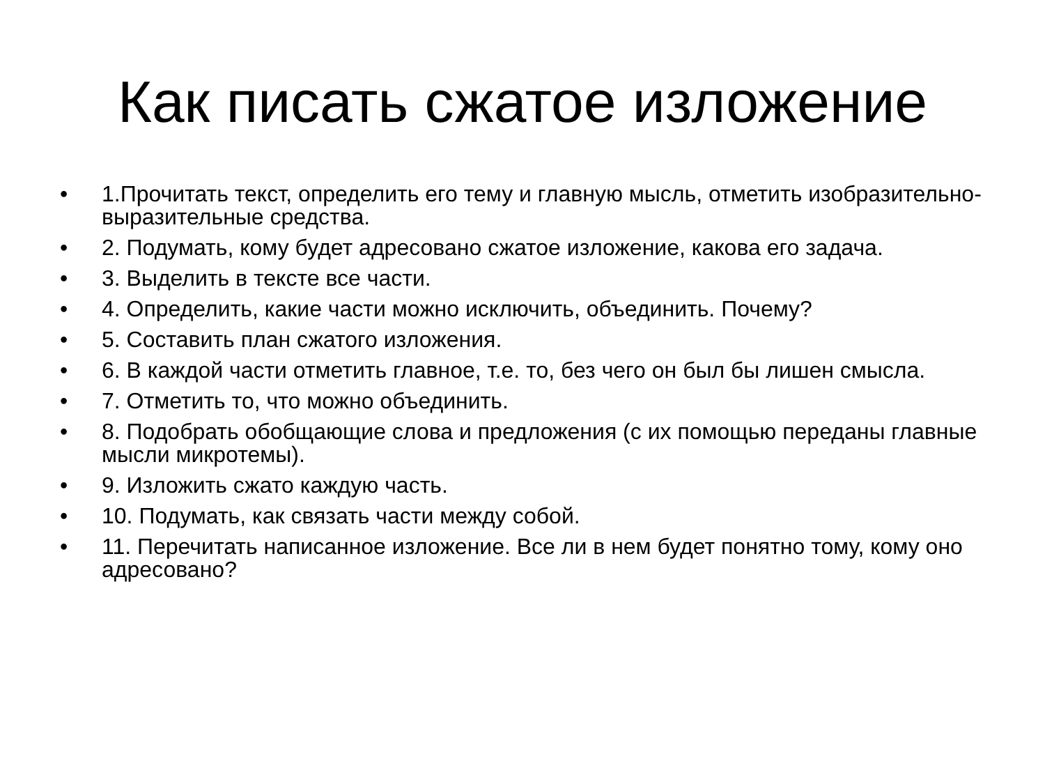Как писать сжатое изложение
• 1.Прочитать текст, определить его тему и главную мысль, отметить изобразительно-выразительные средства.
• 2. Подумать, кому будет адресовано сжатое изложение, какова его задача.
• 3. Выделить в тексте все части.
• 4. Определить, какие части можно исключить, объединить. Почему?
• 5. Составить план сжатого изложения.
• 6. В каждой части отметить главное, т.е. то, без чего он был бы лишен смысла.
• 7. Отметить то, что можно объединить.
• 8. Подобрать обобщающие слова и предложения (с их помощью переданы главные мысли микротемы).
• 9. Изложить сжато каждую часть.
• 10. Подумать, как связать части между собой.
• 11. Перечитать написанное изложение. Все ли в нем будет понятно тому, кому оно адресовано?